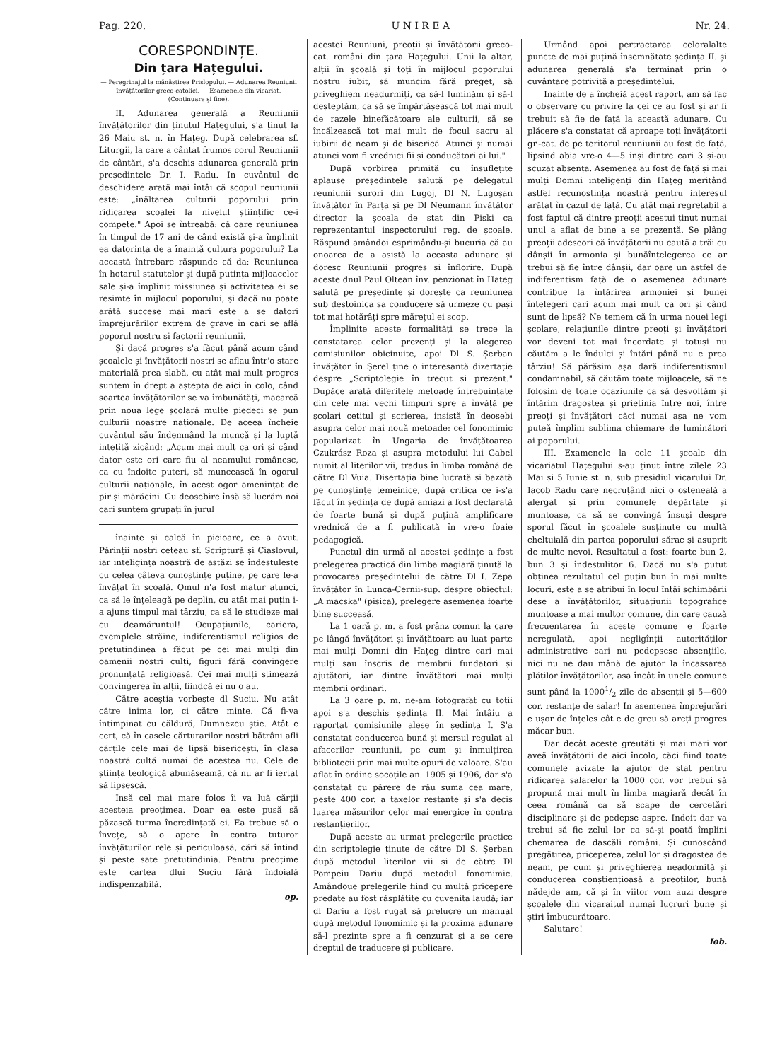Pag. 220. U N I R E A Nr. 24.
CORESPONDINȚE.
Din țara Hațegului.
— Peregrinajul la mănăstirea Prislopului. — Adunarea Reuniunii învățătorilor greco-catolici. — Esamenele din vicariat.
(Continuare și fine).
II. Adunarea generală a Reuniunii învățătorilor din ținutul Hațegului, s'a ținut la 26 Maiu st. n. în Hațeg. După celebrarea sf. Liturgii, la care a cântat frumos corul Reuniunii de cântări, s'a deschis adunarea generală prin președintele Dr. I. Radu. In cuvântul de deschidere arată mai întâi că scopul reuniunii este: „înălțarea culturii poporului prin ridicarea școalei la nivelul științific ce-i compete." Apoi se întreabă: că oare reuniunea în timpul de 17 ani de când există și-a împlinit ea datorința de a înaintă cultura poporului? La această întrebare răspunde că da: Reuniunea în hotarul statutelor și după putința mijloacelor sale și-a împlinit missiunea și activitatea ei se resimte în mijlocul poporului, și dacă nu poate arătă succese mai mari este a se datori împrejurărilor extrem de grave în cari se află poporul nostru și factorii reuniunii.
Și dacă progres s'a făcut până acum când școalele și învățătorii nostri se aflau într'o stare materială prea slabă, cu atât mai mult progres suntem în drept a aștepta de aici în colo, când soartea învățătorilor se va îmbunătăți, macarcă prin noua lege școlară multe piedeci se pun culturii noastre naționale. De aceea încheie cuvântul său îndemnând la muncă și la luptă intețită zicând: „Acum mai mult ca ori și când dator este ori care fiu al neamului românesc, ca cu îndoite puteri, să muncească în ogorul culturii naționale, în acest ogor amenințat de pir și mărăcini. Cu deosebire însă să lucrăm noi cari suntem grupați în jurul
înainte și calcă în picioare, ce a avut. Părinții nostri ceteau sf. Scriptură și Ciaslovul, iar inteligința noastră de astăzi se îndestulește cu celea câteva cunoștințe puține, pe care le-a învățat în școală. Omul n'a fost matur atunci, ca să le înțeleagă pe deplin, cu atât mai puțin i-a ajuns timpul mai târziu, ca să le studieze mai cu deamăruntul! Ocupațiunile, cariera, exemplele străine, indiferentismul religios de pretutindinea a făcut pe cei mai mulți din oamenii nostri culți, figuri fără convingere pronunțată religioasă. Cei mai mulți stimează convingerea în alții, fiindcă ei nu o au.
Către aceștia vorbește dl Suciu. Nu atât către inima lor, ci către minte. Că fi-va întimpinat cu căldură, Dumnezeu știe. Atât e cert, că în casele cărturarilor nostri bătrâni afli cărțile cele mai de lipsă bisericești, în clasa noastră cultă numai de acestea nu. Cele de știința teologică abunăseamă, că nu ar fi iertat să lipsescă.
Insă cel mai mare folos îi va luă cărții acesteia preoțimea. Doar ea este pusă să păzască turma încredințată ei. Ea trebue să o învețe, să o apere în contra tuturor învățăturilor rele și periculoasă, cări să întind și peste sate pretutindinia. Pentru preoțime este cartea dlui Suciu fără îndoială indispenzabilă.
op.
acestei Reuniuni, preoții și învățătorii greco-cat. români din țara Hațegului. Unii la altar, alții în școală și toți în mijlocul poporului nostru iubit, să muncim fără preget, să priveghiem neadurmiți, ca să-l luminăm și să-l deșteptăm, ca să se împărtășească tot mai mult de razele binefăcătoare ale culturii, să se încălzească tot mai mult de focul sacru al iubirii de neam și de biserică. Atunci și numai atunci vom fi vrednici fii și conducători ai lui."
După vorbirea primită cu însuflețite aplause președintele salută pe delegatul reuniunii surori din Lugoj, Dl N. Lugoșan învățător în Parța și pe Dl Neumann învățător director la școala de stat din Piski ca reprezentantul inspectorului reg. de școale. Răspund amândoi esprimându-și bucuria că au onoarea de a asistă la aceasta adunare și doresc Reuniunii progres și înflorire. După aceste dnul Paul Oltean înv. penzionat în Hațeg salută pe președinte și dorește ca reuniunea sub destoinica sa conducere să urmeze cu pași tot mai hotărâți spre mărețul ei scop.
Împlinite aceste formalități se trece la constatarea celor prezenți și la alegerea comisiunilor obicinuite, apoi Dl S. Șerban învățător în Șerel ține o interesantă dizertație despre „Scriptolegie în trecut și prezent." Dupăce arată diferitele metoade întrebuințate din cele mai vechi timpuri spre a învăță pe școlari cetitul și scrierea, insistă în deosebi asupra celor mai nouă metoade: cel fonomimic popularizat în Ungaria de învățătoarea Czukrász Roza și asupra metodului lui Gabel numit al literilor vii, tradus în limba română de către Dl Vuia. Disertația bine lucrată și bazată pe cunoștințe temeinice, după critica ce i-s'a făcut în ședința de după amiazi a fost declarată de foarte bună și după puțină amplificare vrednică de a fi publicată în vre-o foaie pedagogică.
Punctul din urmă al acestei ședințe a fost prelegerea practică din limba magiară ținută la provocarea președintelui de către Dl I. Zepa învățător în Lunca-Cernii-sup. despre obiectul: „A macska" (pisica), prelegere asemenea foarte bine succeasă.
La 1 oară p. m. a fost prânz comun la care pe lângă învățători și învățătoare au luat parte mai mulți Domni din Hațeg dintre cari mai mulți sau înscris de membrii fundatori și ajutători, iar dintre învățători mai mulți membrii ordinari.
La 3 oare p. m. ne-am fotografat cu toții apoi s'a deschis ședința II. Mai întâiu a raportat comisiunile alese în ședința I. S'a constatat conducerea bună și mersul regulat al afacerilor reuniunii, pe cum și înmulțirea bibliotecii prin mai multe opuri de valoare. S'au aflat în ordine socoțile an. 1905 și 1906, dar s'a constatat cu părere de rău suma cea mare, peste 400 cor. a taxelor restante și s'a decis luarea măsurilor celor mai energice în contra restanțierilor.
După aceste au urmat prelegerile practice din scriptolegie ținute de către Dl S. Șerban după metodul literilor vii și de către Dl Pompeiu Dariu după metodul fonomimic. Amândoue prelegerile fiind cu multă pricepere predate au fost răsplătite cu cuvenita laudă; iar dl Dariu a fost rugat să prelucre un manual după metodul fonomimic și la proxima adunare să-l prezinte spre a fi cenzurat și a se cere dreptul de traducere și publicare.
Urmând apoi pertractarea celoralalte puncte de mai puțină însemnătate ședința II. și adunarea generală s'a terminat prin o cuvântare potrivită a președintelui.
Inainte de a încheiă acest raport, am să fac o observare cu privire la cei ce au fost și ar fi trebuit să fie de față la această adunare. Cu plăcere s'a constatat că aproape toți învățătorii gr.-cat. de pe teritorul reuniunii au fost de față, lipsind abia vre-o 4—5 inși dintre cari 3 și-au scuzat absența. Asemenea au fost de față și mai mulți Domni inteligenți din Hațeg meritând astfel recunoștința noastră pentru interesul arătat în cazul de față. Cu atât mai regretabil a fost faptul că dintre preoții acestui ținut numai unul a aflat de bine a se prezentă. Se plâng preoții adeseori că învățătorii nu caută a trăi cu dânșii în armonia și bunăînțelegerea ce ar trebui să fie între dânșii, dar oare un astfel de indiferentism față de o asemenea adunare contribue la întărirea armoniei și bunei înțelegeri cari acum mai mult ca ori și când sunt de lipsă? Ne temem că în urma nouei legi școlare, relațiunile dintre preoți și învățători vor deveni tot mai încordate și totuși nu căutăm a le îndulci și întări până nu e prea târziu! Să părăsim așa dară indiferentismul condamnabil, să căutăm toate mijloacele, să ne folosim de toate ocaziunile ca să desvoltăm și întărim dragostea și prietinia între noi, între preoți și învățători căci numai așa ne vom puteă împlini sublima chiemare de luminători ai poporului.
III. Examenele la cele 11 școale din vicariatul Hațegului s-au ținut între zilele 23 Mai și 5 Iunie st. n. sub presidiul vicarului Dr. Iacob Radu care necruțând nici o osteneală a alergat și prin comunele depărtate și muntoase, ca să se convingă însuși despre sporul făcut în școalele susținute cu multă cheltuială din partea poporului sărac și asuprit de multe nevoi. Resultatul a fost: foarte bun 2, bun 3 și îndestulitor 6. Dacă nu s'a putut obținea rezultatul cel puțin bun în mai multe locuri, este a se atribui în locul întâi schimbării dese a învățătorilor, situațiunii topografice muntoase a mai multor comune, din care cauză frecuentarea în aceste comune e foarte neregulată, apoi negligînții autorităților administrative cari nu pedepsesc absențiile, nici nu ne dau mână de ajutor la încassarea plăților învățătorilor, așa încât în unele comune sunt până la 10001/2 zile de absenții și 5—600 cor. restanțe de salar! In asemenea împrejurări e ușor de înțeles cât e de greu să areți progres măcar bun.
Dar decât aceste greutăți și mai mari vor aveă învățătorii de aici încolo, căci fiind toate comunele avizate la ajutor de stat pentru ridicarea salarelor la 1000 cor. vor trebui să propună mai mult în limba magiară decât în ceea română ca să scape de cercetări disciplinare și de pedepse aspre. Indoit dar va trebui să fie zelul lor ca să-și poată împlini chemarea de dascăli români. Și cunoscând pregătirea, priceperea, zelul lor și dragostea de neam, pe cum și priveghierea neadormită și conducerea conștiențioasă a preoților, bună nădejde am, că și în viitor vom auzi despre școalele din vicaraitul numai lucruri bune și știri îmbucurătoare.
Salutare!
Iob.